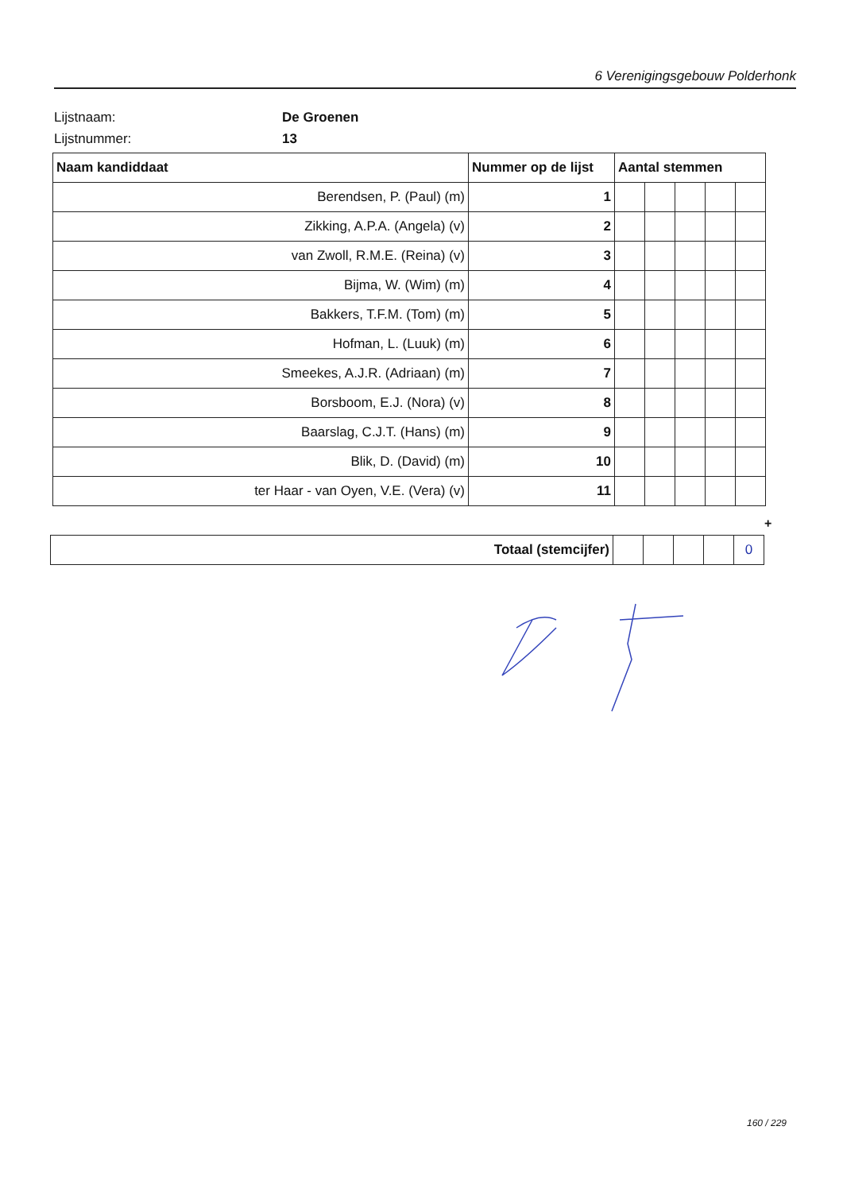6 Verenigingsgebouw Polderhonk
Lijstnaam: De Groenen
Lijstnummer: 13
| Naam kandiddaat | Nummer op de lijst | Aantal stemmen | | | | |
| --- | --- | --- | --- | --- | --- | --- |
| Berendsen, P. (Paul) (m) | 1 | | | | | |
| Zikking, A.P.A. (Angela) (v) | 2 | | | | | |
| van Zwoll, R.M.E. (Reina) (v) | 3 | | | | | |
| Bijma, W. (Wim) (m) | 4 | | | | | |
| Bakkers, T.F.M. (Tom) (m) | 5 | | | | | |
| Hofman, L. (Luuk) (m) | 6 | | | | | |
| Smeekes, A.J.R. (Adriaan) (m) | 7 | | | | | |
| Borsboom, E.J. (Nora) (v) | 8 | | | | | |
| Baarslag, C.J.T. (Hans) (m) | 9 | | | | | |
| Blik, D. (David) (m) | 10 | | | | | |
| ter Haar - van Oyen, V.E. (Vera) (v) | 11 | | | | | |
+
| Totaal (stemcijfer) | | | | | 0 |
160 / 229